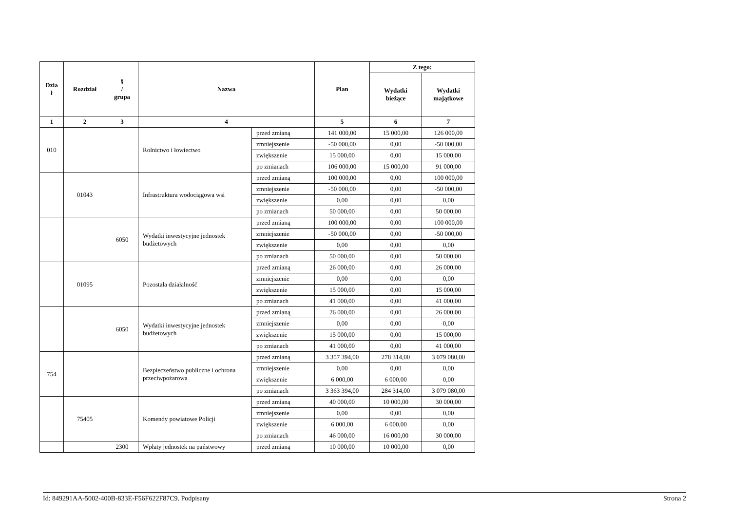| Dzia ł | Rozdział | § / grupa | Nazwa | | Plan | Z tego: | |
| --- | --- | --- | --- | --- | --- | --- | --- |
| | | | | | | Wydatki bieżące | Wydatki majątkowe |
| 1 | 2 | 3 | 4 | | 5 | 6 | 7 |
| 010 | | | Rolnictwo i łowiectwo | przed zmianą | 141 000,00 | 15 000,00 | 126 000,00 |
| | | | | zmniejszenie | -50 000,00 | 0,00 | -50 000,00 |
| | | | | zwiększenie | 15 000,00 | 0,00 | 15 000,00 |
| | | | | po zmianach | 106 000,00 | 15 000,00 | 91 000,00 |
| | 01043 | | Infrastruktura wodociągowa wsi | przed zmianą | 100 000,00 | 0,00 | 100 000,00 |
| | | | | zmniejszenie | -50 000,00 | 0,00 | -50 000,00 |
| | | | | zwiększenie | 0,00 | 0,00 | 0,00 |
| | | | | po zmianach | 50 000,00 | 0,00 | 50 000,00 |
| | | 6050 | Wydatki inwestycyjne jednostek budżetowych | przed zmianą | 100 000,00 | 0,00 | 100 000,00 |
| | | | | zmniejszenie | -50 000,00 | 0,00 | -50 000,00 |
| | | | | zwiększenie | 0,00 | 0,00 | 0,00 |
| | | | | po zmianach | 50 000,00 | 0,00 | 50 000,00 |
| | 01095 | | Pozostała działalność | przed zmianą | 26 000,00 | 0,00 | 26 000,00 |
| | | | | zmniejszenie | 0,00 | 0,00 | 0,00 |
| | | | | zwiększenie | 15 000,00 | 0,00 | 15 000,00 |
| | | | | po zmianach | 41 000,00 | 0,00 | 41 000,00 |
| | | 6050 | Wydatki inwestycyjne jednostek budżetowych | przed zmianą | 26 000,00 | 0,00 | 26 000,00 |
| | | | | zmniejszenie | 0,00 | 0,00 | 0,00 |
| | | | | zwiększenie | 15 000,00 | 0,00 | 15 000,00 |
| | | | | po zmianach | 41 000,00 | 0,00 | 41 000,00 |
| 754 | | | Bezpieczeństwo publiczne i ochrona przeciwpożarowa | przed zmianą | 3 357 394,00 | 278 314,00 | 3 079 080,00 |
| | | | | zmniejszenie | 0,00 | 0,00 | 0,00 |
| | | | | zwiększenie | 6 000,00 | 6 000,00 | 0,00 |
| | | | | po zmianach | 3 363 394,00 | 284 314,00 | 3 079 080,00 |
| | 75405 | | Komendy powiatowe Policji | przed zmianą | 40 000,00 | 10 000,00 | 30 000,00 |
| | | | | zmniejszenie | 0,00 | 0,00 | 0,00 |
| | | | | zwiększenie | 6 000,00 | 6 000,00 | 0,00 |
| | | | | po zmianach | 46 000,00 | 16 000,00 | 30 000,00 |
| | | 2300 | Wpłaty jednostek na państwowy | przed zmianą | 10 000,00 | 10 000,00 | 0,00 |
Id: 849291AA-5002-400B-833E-F56F622F87C9. Podpisany Strona 2